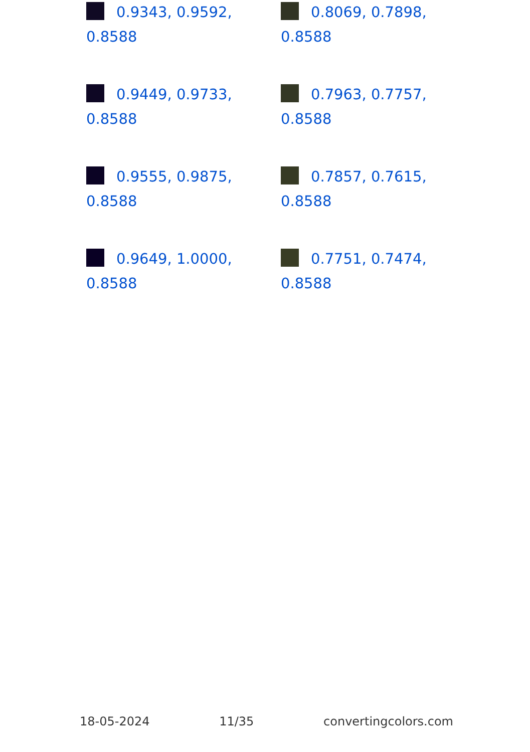0.9343, 0.9592,
0.8588
0.8069, 0.7898,
0.8588
0.9449, 0.9733,
0.8588
0.7963, 0.7757,
0.8588
0.9555, 0.9875,
0.8588
0.7857, 0.7615,
0.8588
0.9649, 1.0000,
0.8588
0.7751, 0.7474,
0.8588
18-05-2024 11/35 convertingcolors.com